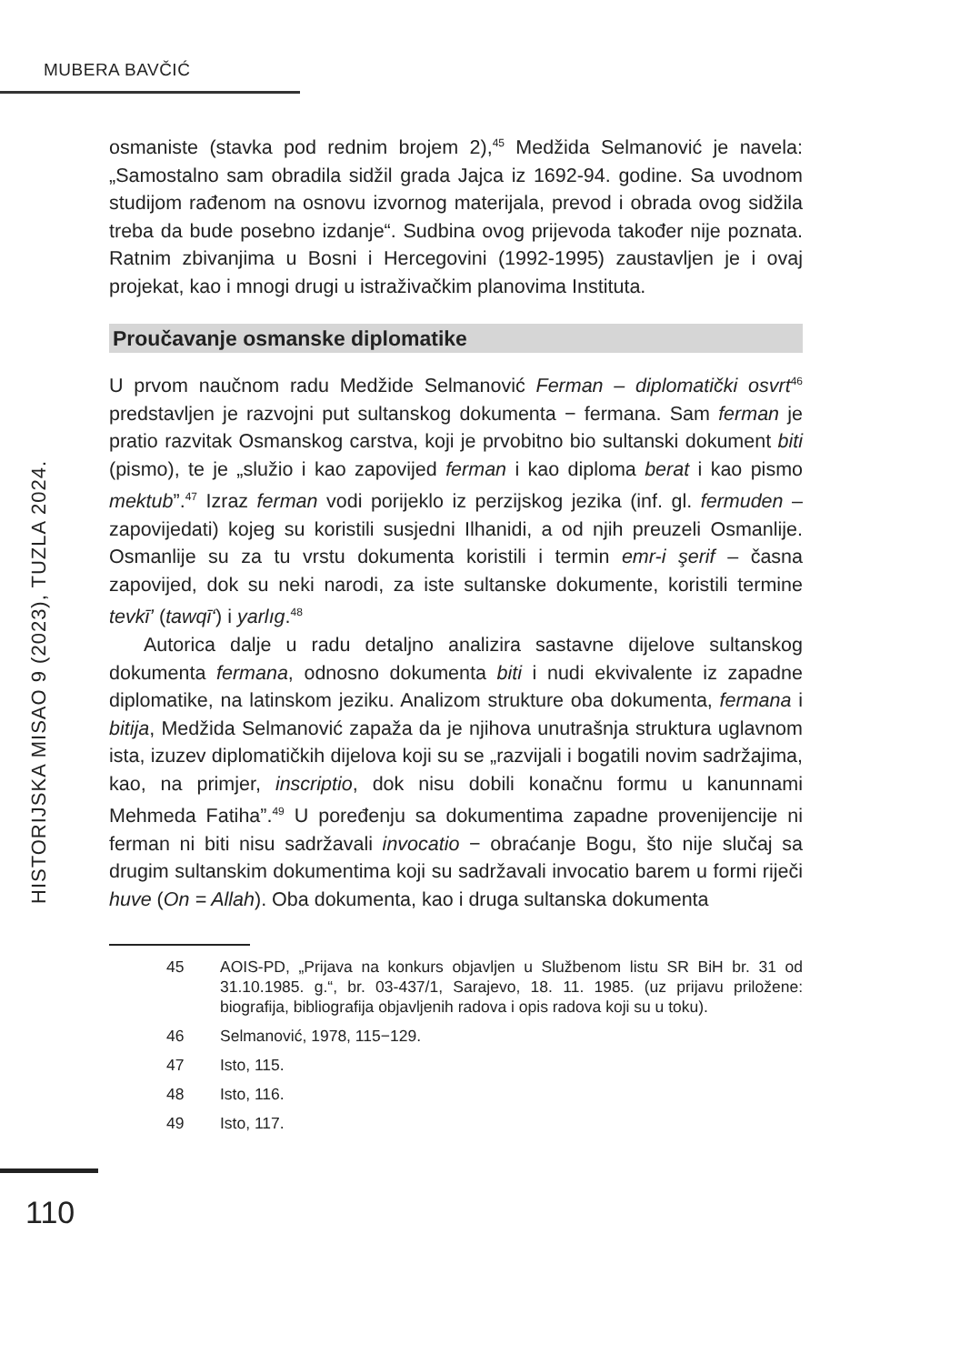MUBERA BAVČIĆ
HISTORIJSKA MISAO 9 (2023), TUZLA 2024.
osmaniste (stavka pod rednim brojem 2),<sup>45</sup> Medžida Selmanović je navela: „Samostalno sam obradila sidžil grada Jajca iz 1692-94. godine. Sa uvodnom studijom rađenom na osnovu izvornog materijala, prevod i obrada ovog sidžila treba da bude posebno izdanje“. Sudbina ovog prijevoda također nije poznata. Ratnim zbivanjima u Bosni i Hercegovini (1992-1995) zaustavljen je i ovaj projekat, kao i mnogi drugi u istraživačkim planovima Instituta.
Proučavanje osmanske diplomatike
U prvom naučnom radu Medžide Selmanović Ferman – diplomatički osvrt<sup>46</sup> predstavljen je razvojni put sultanskog dokumenta − fermana. Sam ferman je pratio razvitak Osmanskog carstva, koji je prvobitno bio sultanski dokument biti (pismo), te je „služio i kao zapovijed ferman i kao diploma berat i kao pismo mektub”.<sup>47</sup> Izraz ferman vodi porijeklo iz perzijskog jezika (inf. gl. fermuden – zapovijedati) kojeg su koristili susjedni Ilhanidi, a od njih preuzeli Osmanlije. Osmanlije su za tu vrstu dokumenta koristili i termin emr-i şerif – časna zapovijed, dok su neki narodi, za iste sultanske dokumente, koristili termine tevkī’ (tawqī‘) i yarlıg.<sup>48</sup>
Autorica dalje u radu detaljno analizira sastavne dijelove sultanskog dokumenta fermana, odnosno dokumenta biti i nudi ekvivalente iz zapadne diplomatike, na latinskom jeziku. Analizom strukture oba dokumenta, fermana i bitija, Medžida Selmanović zapaža da je njihova unutrašnja struktura uglavnom ista, izuzev diplomatičkih dijelova koji su se „razvijali i bogatili novim sadržajima, kao, na primjer, inscriptio, dok nisu dobili konačnu formu u kanunnami Mehmeda Fatiha”.<sup>49</sup> U poređenju sa dokumentima zapadne provenijencije ni ferman ni biti nisu sadržavali invocatio − obraćanje Bogu, što nije slučaj sa drugim sultanskim dokumentima koji su sadržavali invocatio barem u formi riječi huve (On = Allah). Oba dokumenta, kao i druga sultanska dokumenta
45 AOIS-PD, „Prijava na konkurs objavljen u Službenom listu SR BiH br. 31 od 31.10.1985. g.“, br. 03-437/1, Sarajevo, 18. 11. 1985. (uz prijavu priložene: biografija, bibliografija objavljenih radova i opis radova koji su u toku).
46 Selmanović, 1978, 115−129.
47 Isto, 115.
48 Isto, 116.
49 Isto, 117.
110